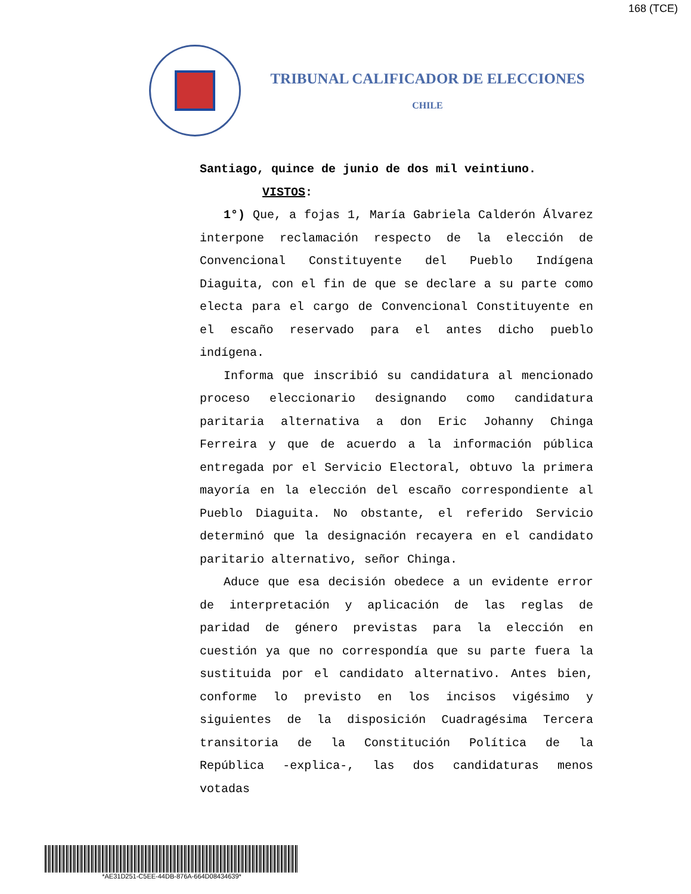168 (TCE)
TRIBUNAL CALIFICADOR DE ELECCIONES
CHILE
Santiago, quince de junio de dos mil veintiuno.
VISTOS:
1°) Que, a fojas 1, María Gabriela Calderón Álvarez interpone reclamación respecto de la elección de Convencional Constituyente del Pueblo Indígena Diaguita, con el fin de que se declare a su parte como electa para el cargo de Convencional Constituyente en el escaño reservado para el antes dicho pueblo indígena.
Informa que inscribió su candidatura al mencionado proceso eleccionario designando como candidatura paritaria alternativa a don Eric Johanny Chinga Ferreira y que de acuerdo a la información pública entregada por el Servicio Electoral, obtuvo la primera mayoría en la elección del escaño correspondiente al Pueblo Diaguita. No obstante, el referido Servicio determinó que la designación recayera en el candidato paritario alternativo, señor Chinga.
Aduce que esa decisión obedece a un evidente error de interpretación y aplicación de las reglas de paridad de género previstas para la elección en cuestión ya que no correspondía que su parte fuera la sustituida por el candidato alternativo. Antes bien, conforme lo previsto en los incisos vigésimo y siguientes de la disposición Cuadragésima Tercera transitoria de la Constitución Política de la República -explica-, las dos candidaturas menos votadas
*AE31D251-C5EE-44DB-876A-664D08434639*